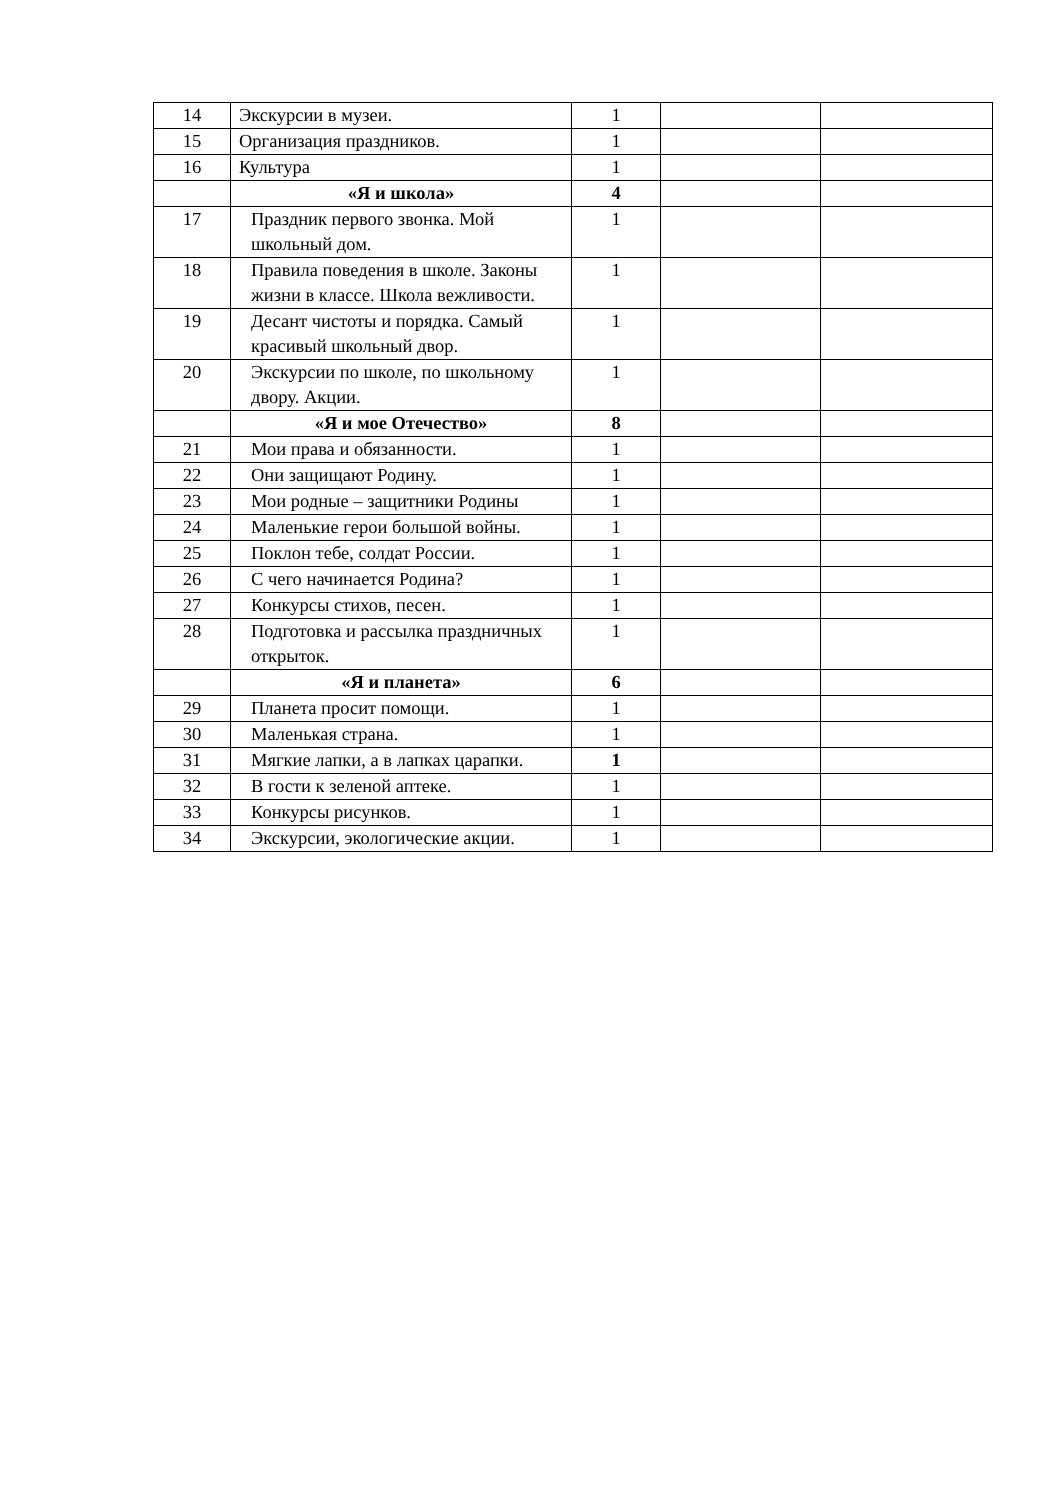| 14 | Экскурсии в музеи. | 1 | | |
| 15 | Организация праздников. | 1 | | |
| 16 | Культура | 1 | | |
| | «Я и школа» | 4 | | |
| 17 | Праздник первого звонка. Мой школьный дом. | 1 | | |
| 18 | Правила поведения в школе. Законы жизни в классе. Школа вежливости. | 1 | | |
| 19 | Десант чистоты и порядка. Самый красивый школьный двор. | 1 | | |
| 20 | Экскурсии по школе, по школьному двору. Акции. | 1 | | |
| | «Я и мое Отечество» | 8 | | |
| 21 | Мои права и обязанности. | 1 | | |
| 22 | Они защищают Родину. | 1 | | |
| 23 | Мои родные – защитники Родины | 1 | | |
| 24 | Маленькие герои большой войны. | 1 | | |
| 25 | Поклон тебе, солдат России. | 1 | | |
| 26 | С чего начинается Родина? | 1 | | |
| 27 | Конкурсы стихов, песен. | 1 | | |
| 28 | Подготовка и рассылка праздничных открыток. | 1 | | |
| | «Я и планета» | 6 | | |
| 29 | Планета просит помощи. | 1 | | |
| 30 | Маленькая страна. | 1 | | |
| 31 | Мягкие лапки, а в лапках царапки. | 1 | | |
| 32 | В гости к зеленой аптеке. | 1 | | |
| 33 | Конкурсы рисунков. | 1 | | |
| 34 | Экскурсии, экологические акции. | 1 | | |